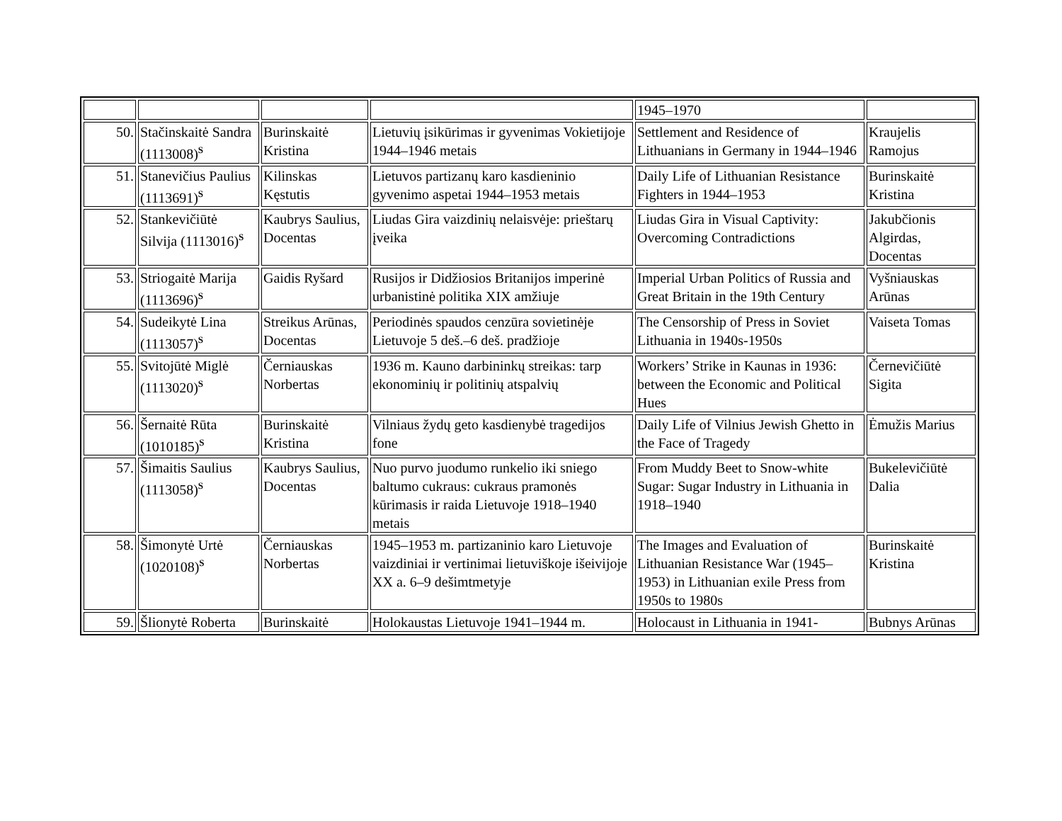| | | | | 1945–1970 | |
| 50. | Stačinskaitė Sandra (1113008)<sup>S</sup> | Burinskaitė Kristina | Lietuvių įsikūrimas ir gyvenimas Vokietijoje 1944–1946 metais | Settlement and Residence of Lithuanians in Germany in 1944–1946 | Kraujelis Ramojus |
| 51. | Stanevičius Paulius (1113691)<sup>S</sup> | Kilinskas Kęstutis | Lietuvos partizanų karo kasdieninio gyvenimo aspetai 1944–1953 metais | Daily Life of Lithuanian Resistance Fighters in 1944–1953 | Burinskaitė Kristina |
| 52. | Stankevičiūtė Silvija (1113016)<sup>S</sup> | Kaubrys Saulius, Docentas | Liudas Gira vaizdinių nelaisvėje: prieštarų įveika | Liudas Gira in Visual Captivity: Overcoming Contradictions | Jakubčionis Algirdas, Docentas |
| 53. | Striogaitė Marija (1113696)<sup>S</sup> | Gaidis Ryšard | Rusijos ir Didžiosios Britanijos imperinė urbanistinė politika XIX amžiuje | Imperial Urban Politics of Russia and Great Britain in the 19th Century | Vyšniauskas Arūnas |
| 54. | Sudeikytė Lina (1113057)<sup>S</sup> | Streikus Arūnas, Docentas | Periodinės spaudos cenzūra sovietinėje Lietuvoje 5 deš.–6 deš. pradžioje | The Censorship of Press in Soviet Lithuania in 1940s-1950s | Vaiseta Tomas |
| 55. | Svitojūtė Miglė (1113020)<sup>S</sup> | Černiauskas Norbertas | 1936 m. Kauno darbininkų streikas: tarp ekonominių ir politinių atspalvių | Workers’ Strike in Kaunas in 1936: between the Economic and Political Hues | Černevičiūtė Sigita |
| 56. | Šernaitė Rūta (1010185)<sup>S</sup> | Burinskaitė Kristina | Vilniaus žydų geto kasdienybė tragedijos fone | Daily Life of Vilnius Jewish Ghetto in the Face of Tragedy | Ėmužis Marius |
| 57. | Šimaitis Saulius (1113058)<sup>S</sup> | Kaubrys Saulius, Docentas | Nuo purvo juodumo runkelio iki sniego baltumo cukraus: cukraus pramonės kūrimasis ir raida Lietuvoje 1918–1940 metais | From Muddy Beet to Snow-white Sugar: Sugar Industry in Lithuania in 1918–1940 | Bukelevičiūtė Dalia |
| 58. | Šimonytė Urtė (1020108)<sup>S</sup> | Černiauskas Norbertas | 1945–1953 m. partizaninio karo Lietuvoje vaizdiniai ir vertinimai lietuviškoje išeivijoje XX a. 6–9 dešimtmetyje | The Images and Evaluation of Lithuanian Resistance War (1945–1953) in Lithuanian exile Press from 1950s to 1980s | Burinskaitė Kristina |
| 59. | Šlionytė Roberta | Burinskaitė | Holokaustas Lietuvoje 1941–1944 m. | Holocaust in Lithuania in 1941- | Bubnys Arūnas |